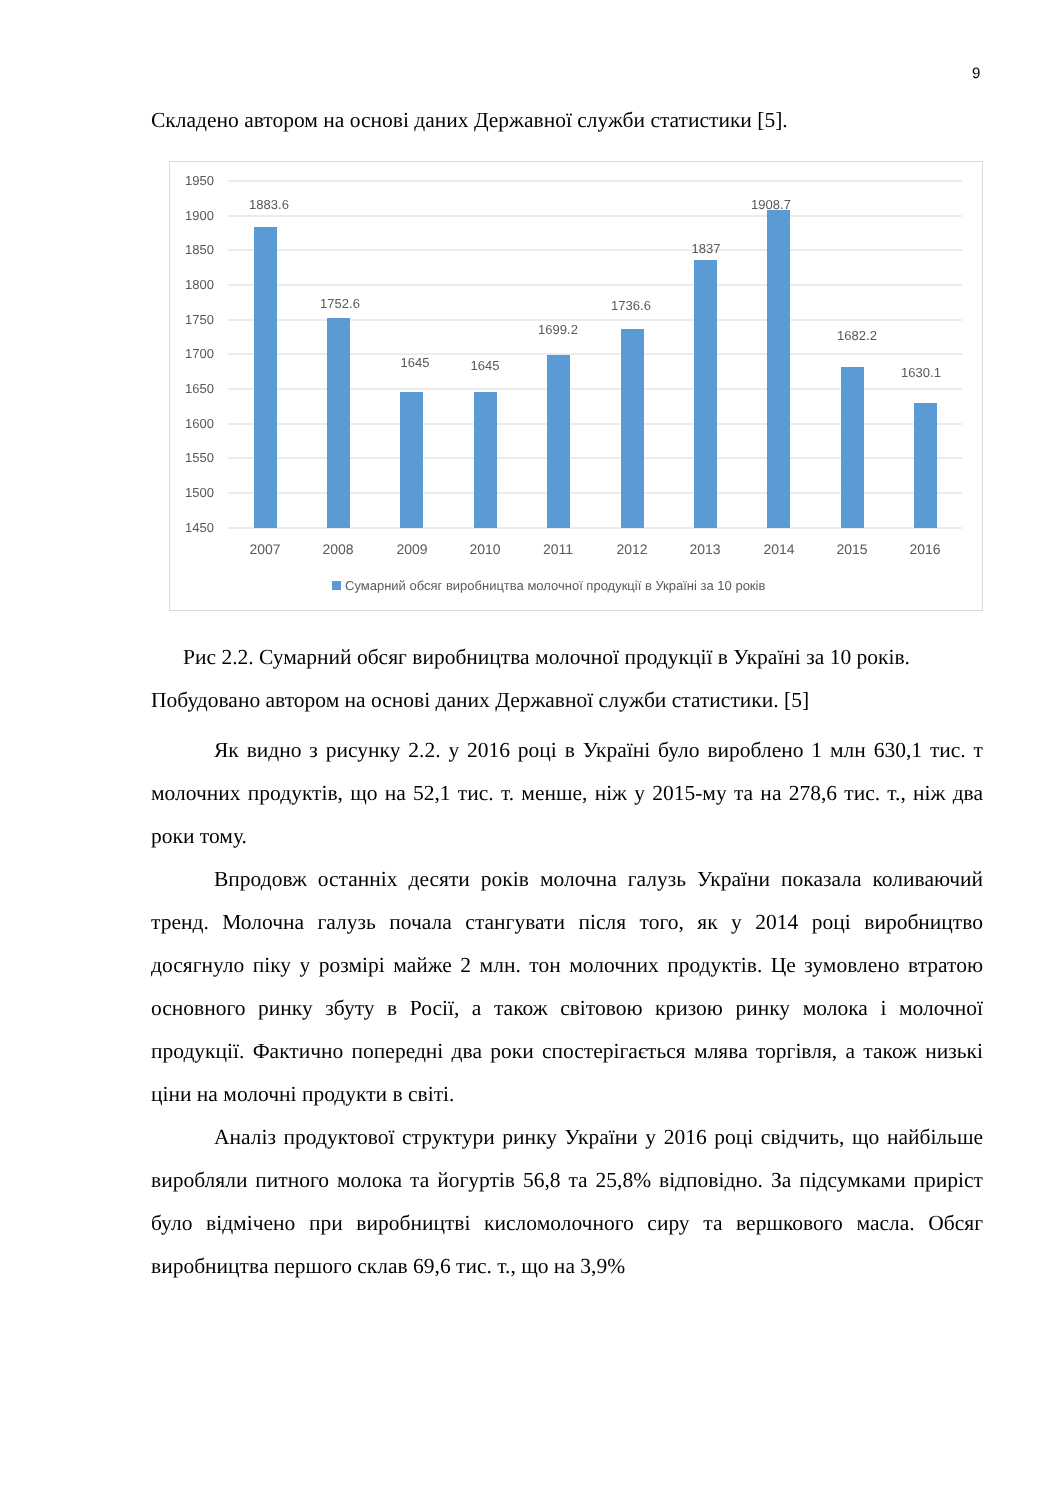9
Складено автором на основі даних Державної служби статистики [5].
1950
1900
1850
1800
1750
1700
1650
1600
1550
1500
1450
1883.6
1752.6
1645
1645
1699.2
1736.6
1837
1908.7
1682.2
1630.1
2007
2008
2009
2010
2011
2012
2013
2014
2015
2016
Сумарний обсяг виробництва молочної продукції в Україні за 10 років
Рис 2.2. Сумарний обсяг виробництва молочної продукції в Україні за 10 років.
Побудовано автором на основі даних Державної служби статистики. [5]
Як видно з рисунку 2.2. у 2016 році в Україні було вироблено 1 млн 630,1 тис. т молочних продуктів, що на 52,1 тис. т. менше, ніж у 2015-му та на 278,6 тис. т., ніж два роки тому.
Впродовж останніх десяти років молочна галузь України показала коливаючий тренд. Молочна галузь почала стангувати після того, як у 2014 році виробництво досягнуло піку у розмірі майже 2 млн. тон молочних продуктів. Це зумовлено втратою основного ринку збуту в Росії, а також світовою кризою ринку молока і молочної продукції. Фактично попередні два роки спостерігається млява торгівля, а також низькі ціни на молочні продукти в світі.
Аналіз продуктової структури ринку України у 2016 році свідчить, що найбільше виробляли питного молока та йогуртів 56,8 та 25,8% відповідно. За підсумками приріст було відмічено при виробництві кисломолочного сиру та вершкового масла. Обсяг виробництва першого склав 69,6 тис. т., що на 3,9%